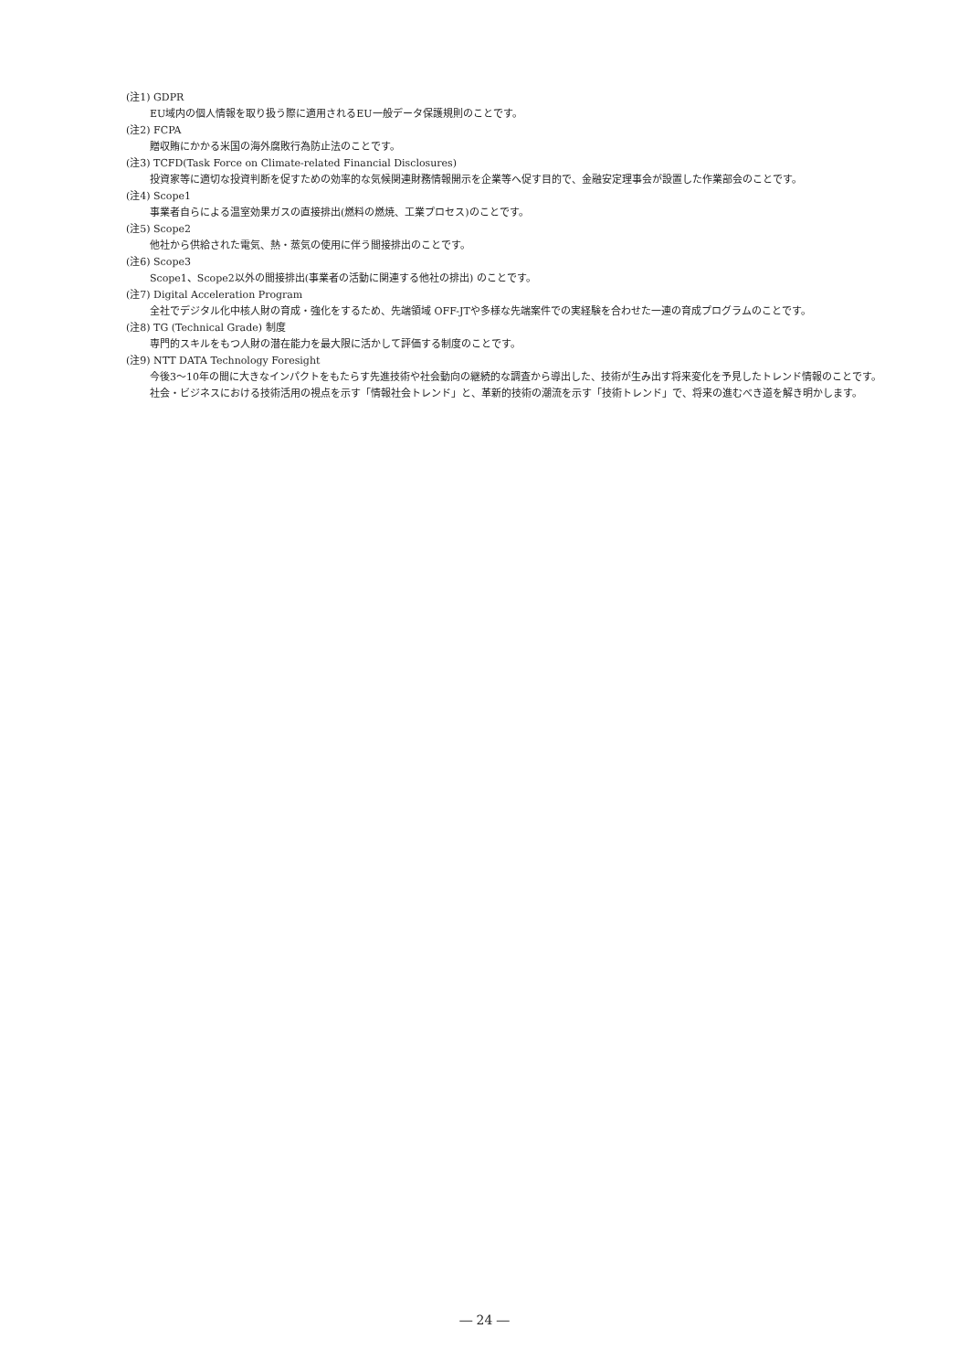(注1) GDPR
EU域内の個人情報を取り扱う際に適用されるEU一般データ保護規則のことです。
(注2) FCPA
贈収賄にかかる米国の海外腐敗行為防止法のことです。
(注3) TCFD(Task Force on Climate-related Financial Disclosures)
投資家等に適切な投資判断を促すための効率的な気候関連財務情報開示を企業等へ促す目的で、金融安定理事会が設置した作業部会のことです。
(注4) Scope1
事業者自らによる温室効果ガスの直接排出(燃料の燃焼、工業プロセス)のことです。
(注5) Scope2
他社から供給された電気、熱・蒸気の使用に伴う間接排出のことです。
(注6) Scope3
Scope1、Scope2以外の間接排出(事業者の活動に関連する他社の排出) のことです。
(注7) Digital Acceleration Program
全社でデジタル化中核人財の育成・強化をするため、先端領域 OFF-JTや多様な先端案件での実経験を合わせた一連の育成プログラムのことです。
(注8) TG (Technical Grade) 制度
専門的スキルをもつ人財の潜在能力を最大限に活かして評価する制度のことです。
(注9) NTT DATA Technology Foresight
今後3～10年の間に大きなインパクトをもたらす先進技術や社会動向の継続的な調査から導出した、技術が生み出す将来変化を予見したトレンド情報のことです。社会・ビジネスにおける技術活用の視点を示す「情報社会トレンド」と、革新的技術の潮流を示す「技術トレンド」で、将来の進むべき道を解き明かします。
― 24 ―